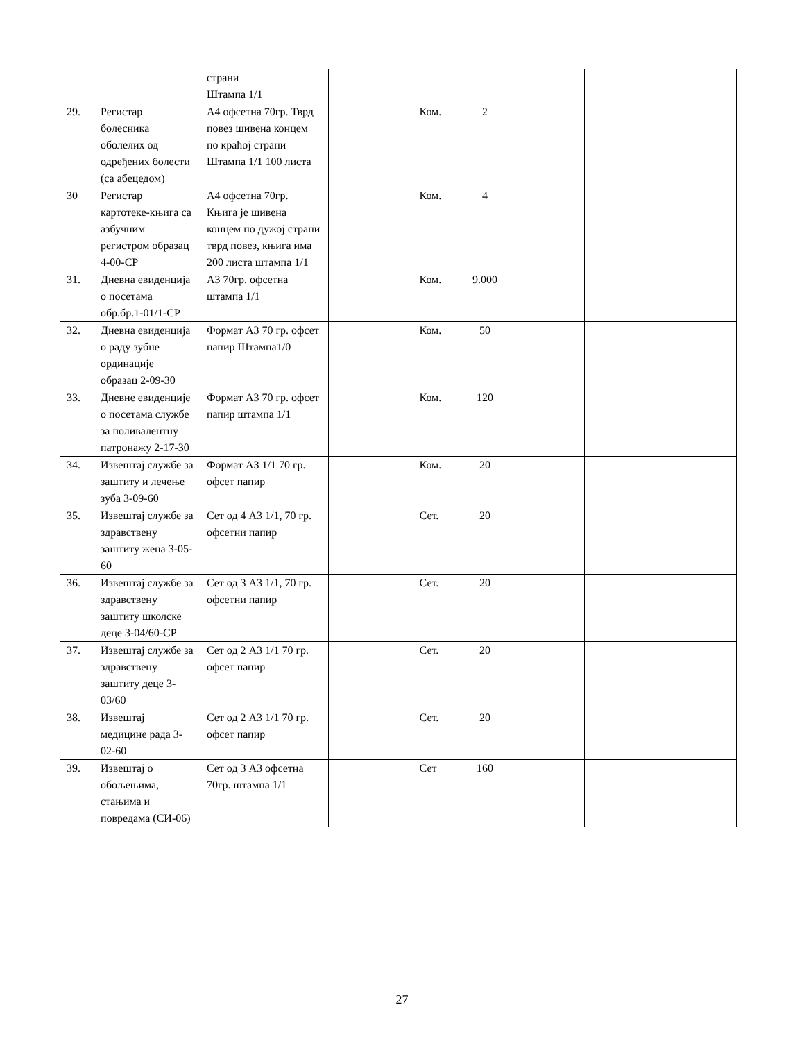| | | страни Штампа 1/1 | | | | | | |
| 29. | Регистар болесника оболелих од одређених болести (са абецедом) | А4 офсетна 70гр. Тврд повез шивена концем по краћој страни Штампа 1/1 100 листа | | Ком. | 2 | | | |
| 30 | Регистар картотеке-књига са азбучним регистром образац 4-00-СР | А4 офсетна 70гр. Књига је шивена концем по дужој страни тврд повез, књига има 200 листа штампа 1/1 | | Ком. | 4 | | | |
| 31. | Дневна евиденција о посетама обр.бр.1-01/1-СР | А3 70гр. офсетна штампа 1/1 | | Ком. | 9.000 | | | |
| 32. | Дневна евиденција о раду зубне ординације образац 2-09-30 | Формат А3 70 гр. офсет папир Штампа1/0 | | Ком. | 50 | | | |
| 33. | Дневне евиденције о посетама службе за поливалентну патронажу 2-17-30 | Формат А3 70 гр. офсет папир штампа 1/1 | | Ком. | 120 | | | |
| 34. | Извештај службе за заштиту и лечење зуба 3-09-60 | Формат А3 1/1 70 гр. офсет папир | | Ком. | 20 | | | |
| 35. | Извештај службе за здравствену заштиту жена 3-05-60 | Сет од 4 А3 1/1, 70 гр. офсетни папир | | Сет. | 20 | | | |
| 36. | Извештај службе за здравствену заштиту школске деце 3-04/60-СР | Сет од 3 А3 1/1, 70 гр. офсетни папир | | Сет. | 20 | | | |
| 37. | Извештај службе за здравствену заштиту деце 3-03/60 | Сет од 2 А3 1/1 70 гр. офсет папир | | Сет. | 20 | | | |
| 38. | Извештај медицине рада 3-02-60 | Сет од 2 А3 1/1 70 гр. офсет папир | | Сет. | 20 | | | |
| 39. | Извештај о обољењима, стањима и повредама (СИ-06) | Сет од 3 А3 офсетна 70гр. штампа 1/1 | | Сет | 160 | | | |
27